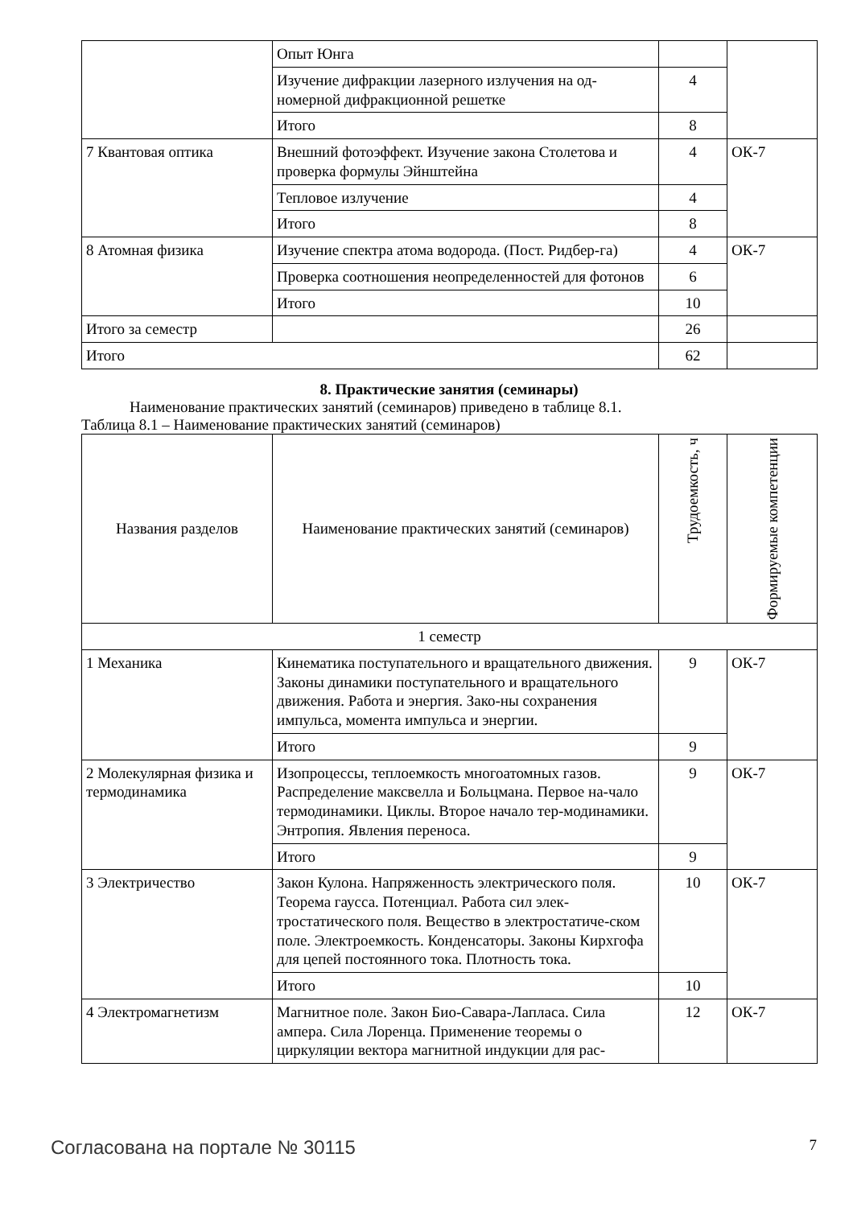| | Опыт Юнга | | |
| | Изучение дифракции лазерного излучения на од-номерной дифракционной решетке | 4 | |
| | Итого | 8 | |
| 7 Квантовая оптика | Внешний фотоэффект. Изучение закона Столетова и проверка формулы Эйнштейна | 4 | ОК-7 |
| | Тепловое излучение | 4 | |
| | Итого | 8 | |
| 8 Атомная физика | Изучение спектра атома водорода. (Пост. Ридбер-га) | 4 | ОК-7 |
| | Проверка соотношения неопределенностей для фотонов | 6 | |
| | Итого | 10 | |
| Итого за семестр | | 26 | |
| Итого | | 62 | |
8. Практические занятия (семинары)
Наименование практических занятий (семинаров) приведено в таблице 8.1.
Таблица 8.1 – Наименование практических занятий (семинаров)
| Названия разделов | Наименование практических занятий (семинаров) | Трудоемкость, ч | Формируемые компетенции |
| --- | --- | --- | --- |
| 1 семестр | | | |
| 1 Механика | Кинематика поступательного и вращательного движения. Законы динамики поступательного и вращательного движения. Работа и энергия. Зако-ны сохранения импульса, момента импульса и энергии. | 9 | ОК-7 |
| | Итого | 9 | |
| 2 Молекулярная физика и термодинамика | Изопроцессы, теплоемкость многоатомных газов. Распределение максвелла и Больцмана. Первое на-чало термодинамики. Циклы. Второе начало тер-модинамики. Энтропия. Явления переноса. | 9 | ОК-7 |
| | Итого | 9 | |
| 3 Электричество | Закон Кулона. Напряженность электрического поля. Теорема гаусса. Потенциал. Работа сил элек-тростатического поля. Вещество в электростатиче-ском поле. Электроемкость. Конденсаторы. Законы Кирхгофа для цепей постоянного тока. Плотность тока. | 10 | ОК-7 |
| | Итого | 10 | |
| 4 Электромагнетизм | Магнитное поле. Закон Био-Савара-Лапласа. Сила ампера. Сила Лоренца. Применение теоремы о циркуляции вектора магнитной индукции для рас- | 12 | ОК-7 |
Согласована на портале № 30115 7